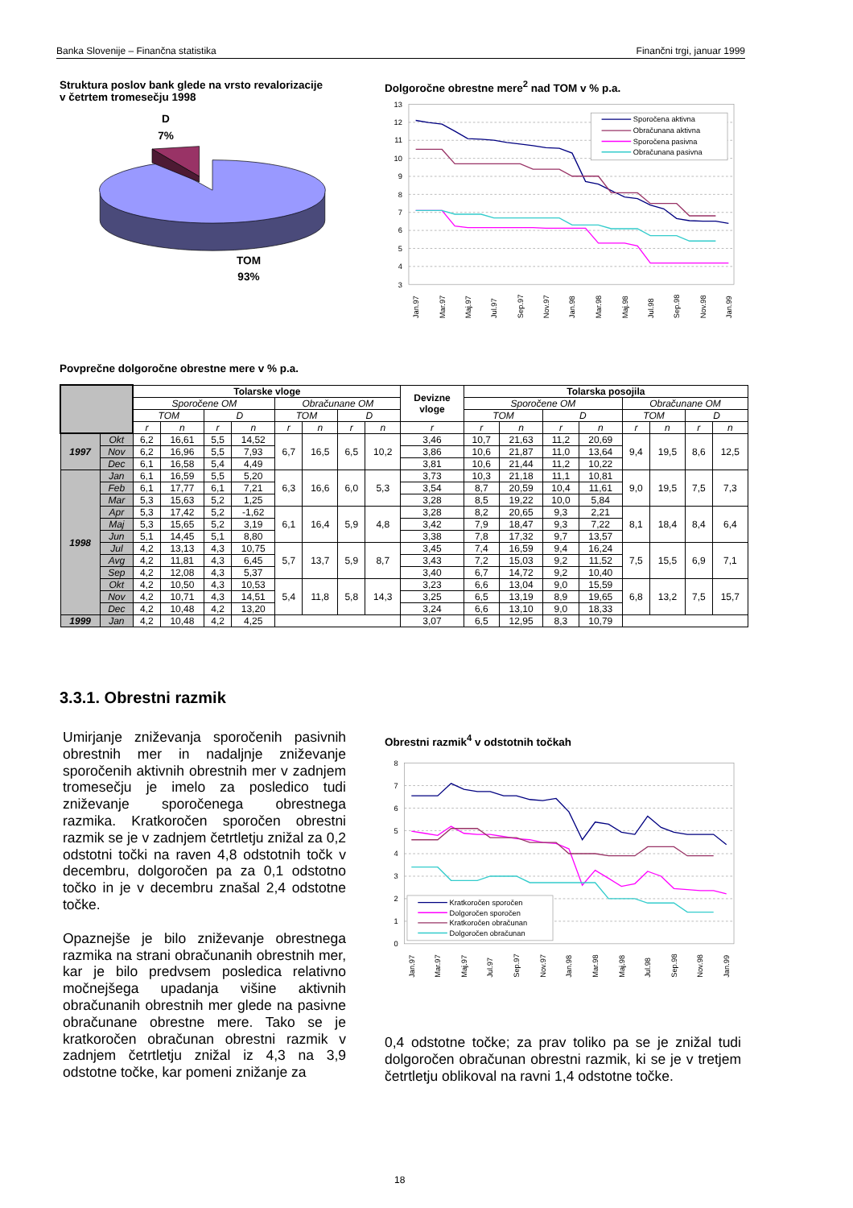Banka Slovenije – Finančna statistika Finančni trgi, januar 1999
Struktura poslov bank glede na vrsto revalorizacije
v četrtem tromesečju 1998
D
7%
TOM
93%
Dolgoročne obrestne mere<sup>2</sup> nad TOM v % p.a.
13
12
11
10
9
8
7
6
5
4
3
Sporočena aktivna
Obračunana aktivna
Sporočena pasivna
Obračunana pasivna
Jan.97
Mar.97
Maj.97
Jul.97
Sep.97
Nov.97
Jan.98
Mar.98
Maj.98
Jul.98
Sep.98
Nov.98
Jan.99
Povprečne dolgoročne obrestne mere v % p.a.
| | | Tolarske vloge | | | | | | | | Devizne vloge | Tolarska posojila | | | | | | | |
| | | Sporočene OM | | | | Obračunane OM | | | | | Sporočene OM | | | | Obračunane OM | | | |
| | | TOM | | D | | TOM | | D | | | TOM | | D | | TOM | | D | |
| | | r | n | r | n | r | n | r | n | r | r | n | r | n | r | n | r | n |
| 1997 | Okt | 6,2 | 16,61 | 5,5 | 14,52 | 6,7 | 16,5 | 6,5 | 10,2 | 3,46 | 10,7 | 21,63 | 11,2 | 20,69 | 9,4 | 19,5 | 8,6 | 12,5 |
| | Nov | 6,2 | 16,96 | 5,5 | 7,93 | | | | | 3,86 | 10,6 | 21,87 | 11,0 | 13,64 | | | | |
| | Dec | 6,1 | 16,58 | 5,4 | 4,49 | | | | | 3,81 | 10,6 | 21,44 | 11,2 | 10,22 | | | | |
| 1998 | Jan | 6,1 | 16,59 | 5,5 | 5,20 | 6,3 | 16,6 | 6,0 | 5,3 | 3,73 | 10,3 | 21,18 | 11,1 | 10,81 | 9,0 | 19,5 | 7,5 | 7,3 |
| | Feb | 6,1 | 17,77 | 6,1 | 7,21 | | | | | 3,54 | 8,7 | 20,59 | 10,4 | 11,61 | | | | |
| | Mar | 5,3 | 15,63 | 5,2 | 1,25 | | | | | 3,28 | 8,5 | 19,22 | 10,0 | 5,84 | | | | |
| | Apr | 5,3 | 17,42 | 5,2 | -1,62 | 6,1 | 16,4 | 5,9 | 4,8 | 3,28 | 8,2 | 20,65 | 9,3 | 2,21 | 8,1 | 18,4 | 8,4 | 6,4 |
| | Maj | 5,3 | 15,65 | 5,2 | 3,19 | | | | | 3,42 | 7,9 | 18,47 | 9,3 | 7,22 | | | | |
| | Jun | 5,1 | 14,45 | 5,1 | 8,80 | | | | | 3,38 | 7,8 | 17,32 | 9,7 | 13,57 | | | | |
| | Jul | 4,2 | 13,13 | 4,3 | 10,75 | 5,7 | 13,7 | 5,9 | 8,7 | 3,45 | 7,4 | 16,59 | 9,4 | 16,24 | 7,5 | 15,5 | 6,9 | 7,1 |
| | Avg | 4,2 | 11,81 | 4,3 | 6,45 | | | | | 3,43 | 7,2 | 15,03 | 9,2 | 11,52 | | | | |
| | Sep | 4,2 | 12,08 | 4,3 | 5,37 | | | | | 3,40 | 6,7 | 14,72 | 9,2 | 10,40 | | | | |
| | Okt | 4,2 | 10,50 | 4,3 | 10,53 | 5,4 | 11,8 | 5,8 | 14,3 | 3,23 | 6,6 | 13,04 | 9,0 | 15,59 | 6,8 | 13,2 | 7,5 | 15,7 |
| | Nov | 4,2 | 10,71 | 4,3 | 14,51 | | | | | 3,25 | 6,5 | 13,19 | 8,9 | 19,65 | | | | |
| | Dec | 4,2 | 10,48 | 4,2 | 13,20 | | | | | 3,24 | 6,6 | 13,10 | 9,0 | 18,33 | | | | |
| 1999 | Jan | 4,2 | 10,48 | 4,2 | 4,25 | | | | | 3,07 | 6,5 | 12,95 | 8,3 | 10,79 | | | | |
3.3.1. Obrestni razmik
Umirjanje zniževanja sporočenih pasivnih obrestnih mer in nadaljnje zniževanje sporočenih aktivnih obrestnih mer v zadnjem tromesečju je imelo za posledico tudi zniževanje sporočenega obrestnega razmika. Kratkoročen sporočen obrestni razmik se je v zadnjem četrtletju znižal za 0,2 odstotni točki na raven 4,8 odstotnih točk v decembru, dolgoročen pa za 0,1 odstotno točko in je v decembru znašal 2,4 odstotne točke.
Opaznejše je bilo zniževanje obrestnega razmika na strani obračunanih obrestnih mer, kar je bilo predvsem posledica relativno močnejšega upadanja višine aktivnih obračunanih obrestnih mer glede na pasivne obračunane obrestne mere. Tako se je kratkoročen obračunan obrestni razmik v zadnjem četrtletju znižal iz 4,3 na 3,9 odstotne točke, kar pomeni znižanje za
Obrestni razmik<sup>4</sup> v odstotnih točkah
8
7
6
5
4
3
2
1
0
Kratkoročen sporočen
Dolgoročen sporočen
Kratkoročen obračunan
Dolgoročen obračunan
Jan.97
Mar.97
Maj.97
Jul.97
Sep.97
Nov.97
Jan.98
Mar.98
Maj.98
Jul.98
Sep.98
Nov.98
Jan.99
0,4 odstotne točke; za prav toliko pa se je znižal tudi dolgoročen obračunan obrestni razmik, ki se je v tretjem četrtletju oblikoval na ravni 1,4 odstotne točke.
18